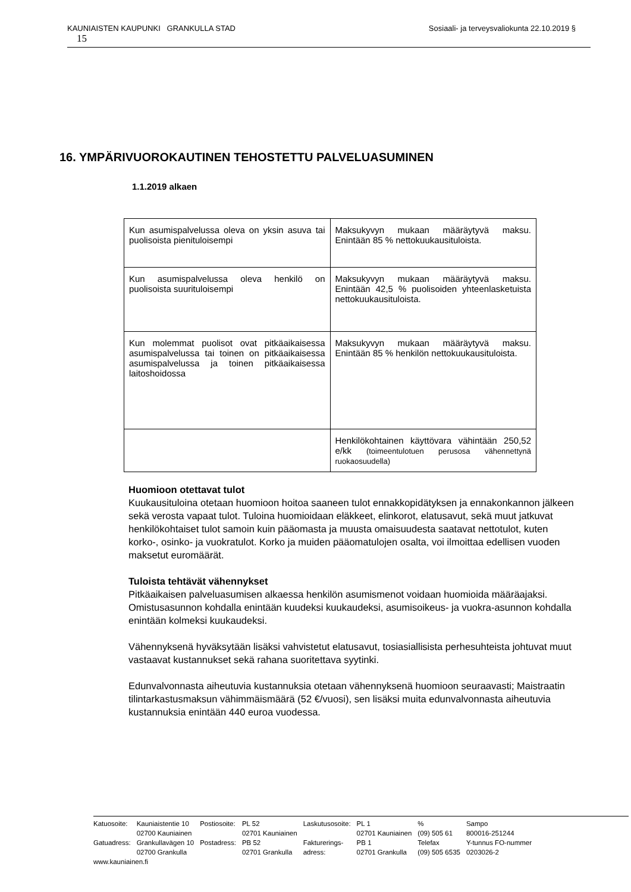Sosiaali- ja terveysvaliokunta 22.10.2019 § KAUNIAISTEN KAUPUNKI GRANKULLA STAD
15
16. YMPÄRIVUOROKAUTINEN TEHOSTETTU PALVELUASUMINEN
1.1.2019 alkaen
| Kun asumispalvelussa oleva on yksin asuva tai puolisoista pienituloisempi | Maksukyvyn mukaan määräytyvä maksu. Enintään 85 % nettokuukausituloista. |
| Kun asumispalvelussa oleva henkilö on puolisoista suurituloisempi | Maksukyvyn mukaan määräytyvä maksu. Enintään 42,5 % puolisoiden yhteenlasketuista nettokuukausituloista. |
| Kun molemmat puolisot ovat pitkäaikaisessa asumispalvelussa tai toinen on pitkäaikaisessa asumispalvelussa ja toinen pitkäaikaisessa laitoshoidossa | Maksukyvyn mukaan määräytyvä maksu. Enintään 85 % henkilön nettokuukausituloista. |
| | Henkilökohtainen käyttövara vähintään 250,52 e/kk (toimeentulotuen perusosa vähennettynä ruokaosuudella) |
Huomioon otettavat tulot
Kuukausituloina otetaan huomioon hoitoa saaneen tulot ennakkopidätyksen ja ennakonkannon jälkeen sekä verosta vapaat tulot. Tuloina huomioidaan eläkkeet, elinkorot, elatusavut, sekä muut jatkuvat henkilökohtaiset tulot samoin kuin pääomasta ja muusta omaisuudesta saatavat nettotulot, kuten korko-, osinko- ja vuokratulot. Korko ja muiden pääomatulojen osalta, voi ilmoittaa edellisen vuoden maksetut euromäärät.
Tuloista tehtävät vähennykset
Pitkäaikaisen palveluasumisen alkaessa henkilön asumismenot voidaan huomioida määräajaksi. Omistusasunnon kohdalla enintään kuudeksi kuukaudeksi, asumisoikeus- ja vuokra-asunnon kohdalla enintään kolmeksi kuukaudeksi.
Vähennyksenä hyväksytään lisäksi vahvistetut elatusavut, tosiasiallisista perhesuhteista johtuvat muut vastaavat kustannukset sekä rahana suoritettava syytinki.
Edunvalvonnasta aiheutuvia kustannuksia otetaan vähennyksenä huomioon seuraavasti; Maistraatin tilintarkastusmaksun vähimmäismäärä (52 €/vuosi), sen lisäksi muita edunvalvonnasta aiheutuvia kustannuksia enintään 440 euroa vuodessa.
| Katuosoite: | Kauniaistentie 10 | Postiosoite: | PL 52 | Laskutusosoite: | PL 1 | % | Sampo |
| | 02700 Kauniainen | | 02701 Kauniainen | | 02701 Kauniainen | (09) 505 61 | 800016-251244 |
| Gatuadress: | Grankullavägen 10 | Postadress: | PB 52 | Fakturerings- | PB 1 | Telefax | Y-tunnus FO-nummer |
| | 02700 Grankulla | | 02701 Grankulla | adress: | 02701 Grankulla | (09) 505 6535 | 0203026-2 |
| www.kauniainen.fi | | | | | | | |